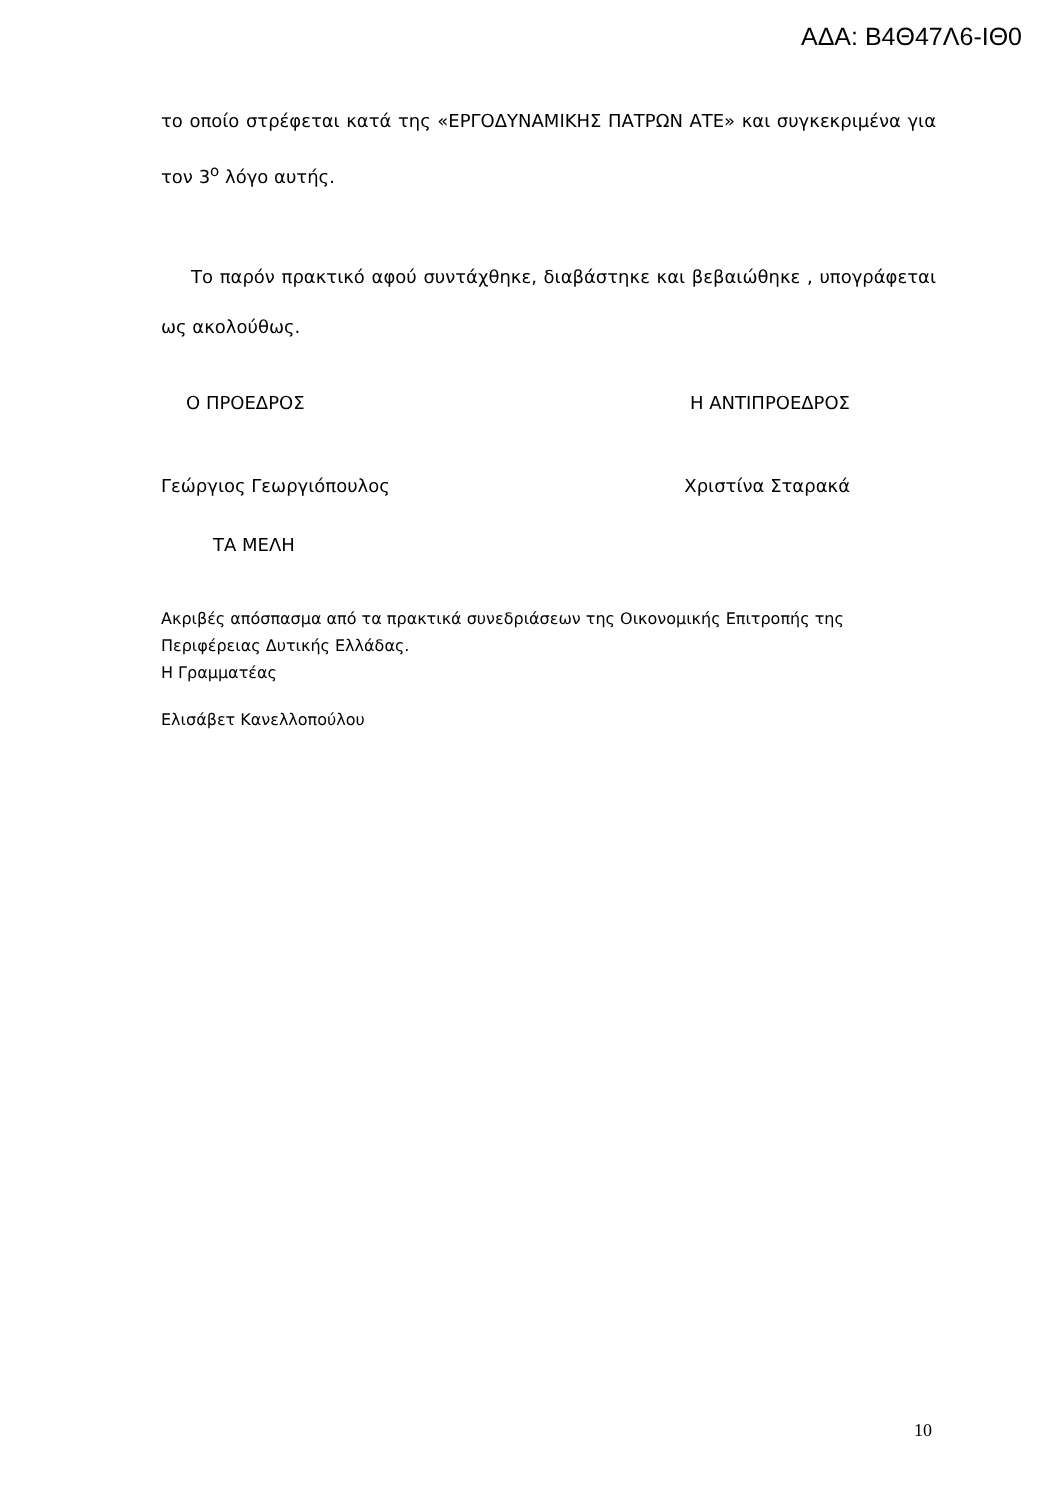ΑΔΑ: Β4Θ47Λ6-ΙΘ0
το οποίο στρέφεται κατά της «ΕΡΓΟΔΥΝΑΜΙΚΗΣ ΠΑΤΡΩΝ ΑΤΕ» και συγκεκριμένα για τον 3<sup>ο</sup> λόγο αυτής.
Το παρόν πρακτικό αφού συντάχθηκε, διαβάστηκε και βεβαιώθηκε , υπογράφεται ως ακολούθως.
Ο ΠΡΟΕΔΡΟΣ Η ΑΝΤΙΠΡΟΕΔΡΟΣ
Γεώργιος Γεωργιόπουλος Χριστίνα Σταρακά
ΤΑ ΜΕΛΗ
Ακριβές απόσπασμα από τα πρακτικά συνεδριάσεων της Οικονομικής Επιτροπής της Περιφέρειας Δυτικής Ελλάδας.
Η Γραμματέας
Ελισάβετ Κανελλοπούλου
10